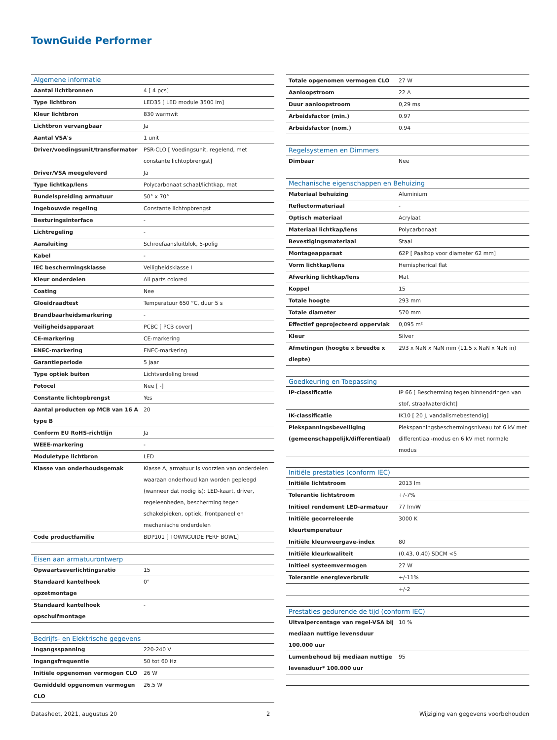TownGuide Performer
| Algemene informatie | |
| --- | --- |
| Aantal lichtbronnen | 4 [ 4 pcs] |
| Type lichtbron | LED35 [ LED module 3500 lm] |
| Kleur lichtbron | 830 warmwit |
| Lichtbron vervangbaar | Ja |
| Aantal VSA's | 1 unit |
| Driver/voedingsunit/transformator | PSR-CLO [ Voedingsunit, regelend, met constante lichtopbrengst] |
| Driver/VSA meegeleverd | Ja |
| Type lichtkap/lens | Polycarbonaat schaal/lichtkap, mat |
| Bundelspreiding armatuur | 50° x 70° |
| Ingebouwde regeling | Constante lichtopbrengst |
| Besturingsinterface | - |
| Lichtregeling | - |
| Aansluiting | Schroefaansluitblok, 5-polig |
| Kabel | - |
| IEC beschermingsklasse | Veiligheidsklasse I |
| Kleur onderdelen | All parts colored |
| Coating | Nee |
| Gloeidraadtest | Temperatuur 650 °C, duur 5 s |
| Brandbaarheidsmarkering | - |
| Veiligheidsapparaat | PCBC [ PCB cover] |
| CE-markering | CE-markering |
| ENEC-markering | ENEC-markering |
| Garantieperiode | 5 jaar |
| Type optiek buiten | Lichtverdeling breed |
| Fotocel | Nee [ -] |
| Constante lichtopbrengst | Yes |
| Aantal producten op MCB van 16 A type B | 20 |
| Conform EU RoHS-richtlijn | Ja |
| WEEE-markering | - |
| Moduletype lichtbron | LED |
| Klasse van onderhoudsgemak | Klasse A, armatuur is voorzien van onderdelen waaraan onderhoud kan worden gepleegd (wanneer dat nodig is): LED-kaart, driver, regeleenheden, bescherming tegen schakelpieken, optiek, frontpaneel en mechanische onderdelen |
| Code productfamilie | BDP101 [ TOWNGUIDE PERF BOWL] |
| Eisen aan armatuurontwerp | |
| Opwaartseverlichtingsratio | 15 |
| Standaard kantelhoek opzetmontage | 0° |
| Standaard kantelhoek opschuifmontage | - |
| Bedrijfs- en Elektrische gegevens | |
| Ingangsspanning | 220-240 V |
| Ingangsfrequentie | 50 tot 60 Hz |
| Initiële opgenomen vermogen CLO | 26 W |
| Gemiddeld opgenomen vermogen CLO | 26.5 W |
| Totale opgenomen vermogen CLO | 27 W |
| Aanloopstroom | 22 A |
| Duur aanloopstroom | 0,29 ms |
| Arbeidsfactor (min.) | 0.97 |
| Arbeidsfactor (nom.) | 0.94 |
| Regelsystemen en Dimmers | |
| Dimbaar | Nee |
| Mechanische eigenschappen en Behuizing | |
| Materiaal behuizing | Aluminium |
| Reflectormateriaal | - |
| Optisch materiaal | Acrylaat |
| Materiaal lichtkap/lens | Polycarbonaat |
| Bevestigingsmateriaal | Staal |
| Montageapparaat | 62P [ Paaltop voor diameter 62 mm] |
| Vorm lichtkap/lens | Hemispherical flat |
| Afwerking lichtkap/lens | Mat |
| Koppel | 15 |
| Totale hoogte | 293 mm |
| Totale diameter | 570 mm |
| Effectief geprojecteerd oppervlak | 0,095 m² |
| Kleur | Silver |
| Afmetingen (hoogte x breedte x diepte) | 293 x NaN x NaN mm (11.5 x NaN x NaN in) |
| Goedkeuring en Toepassing | |
| IP-classificatie | IP 66 [ Bescherming tegen binnendringen van stof, straalwaterdicht] |
| IK-classificatie | IK10 [ 20 J, vandalismebestendig] |
| Piekspanningsbeveiliging (gemeenschappelijk/differentiaal) | Piekspanningsbeschermingsniveau tot 6 kV met differentiaal-modus en 6 kV met normale modus |
| Initiële prestaties (conform IEC) | |
| Initiële lichtstroom | 2013 lm |
| Tolerantie lichtstroom | +/-7% |
| Initieel rendement LED-armatuur | 77 lm/W |
| Initiële gecorreleerde kleurtemperatuur | 3000 K |
| Initiële kleurweergave-index | 80 |
| Initiële kleurkwaliteit | (0.43, 0.40) SDCM <5 |
| Initieel systeemvermogen | 27 W |
| Tolerantie energieverbruik | +/-11% |
| | +/-2 |
| Prestaties gedurende de tijd (conform IEC) | |
| Uitvalpercentage van regel-VSA bij mediaan nuttige levensduur 100.000 uur | 10 % |
| Lumenbehoud bij mediaan nuttige levensduur* 100.000 uur | 95 |
Datasheet, 2021, augustus 20 2 Wijziging van gegevens voorbehouden